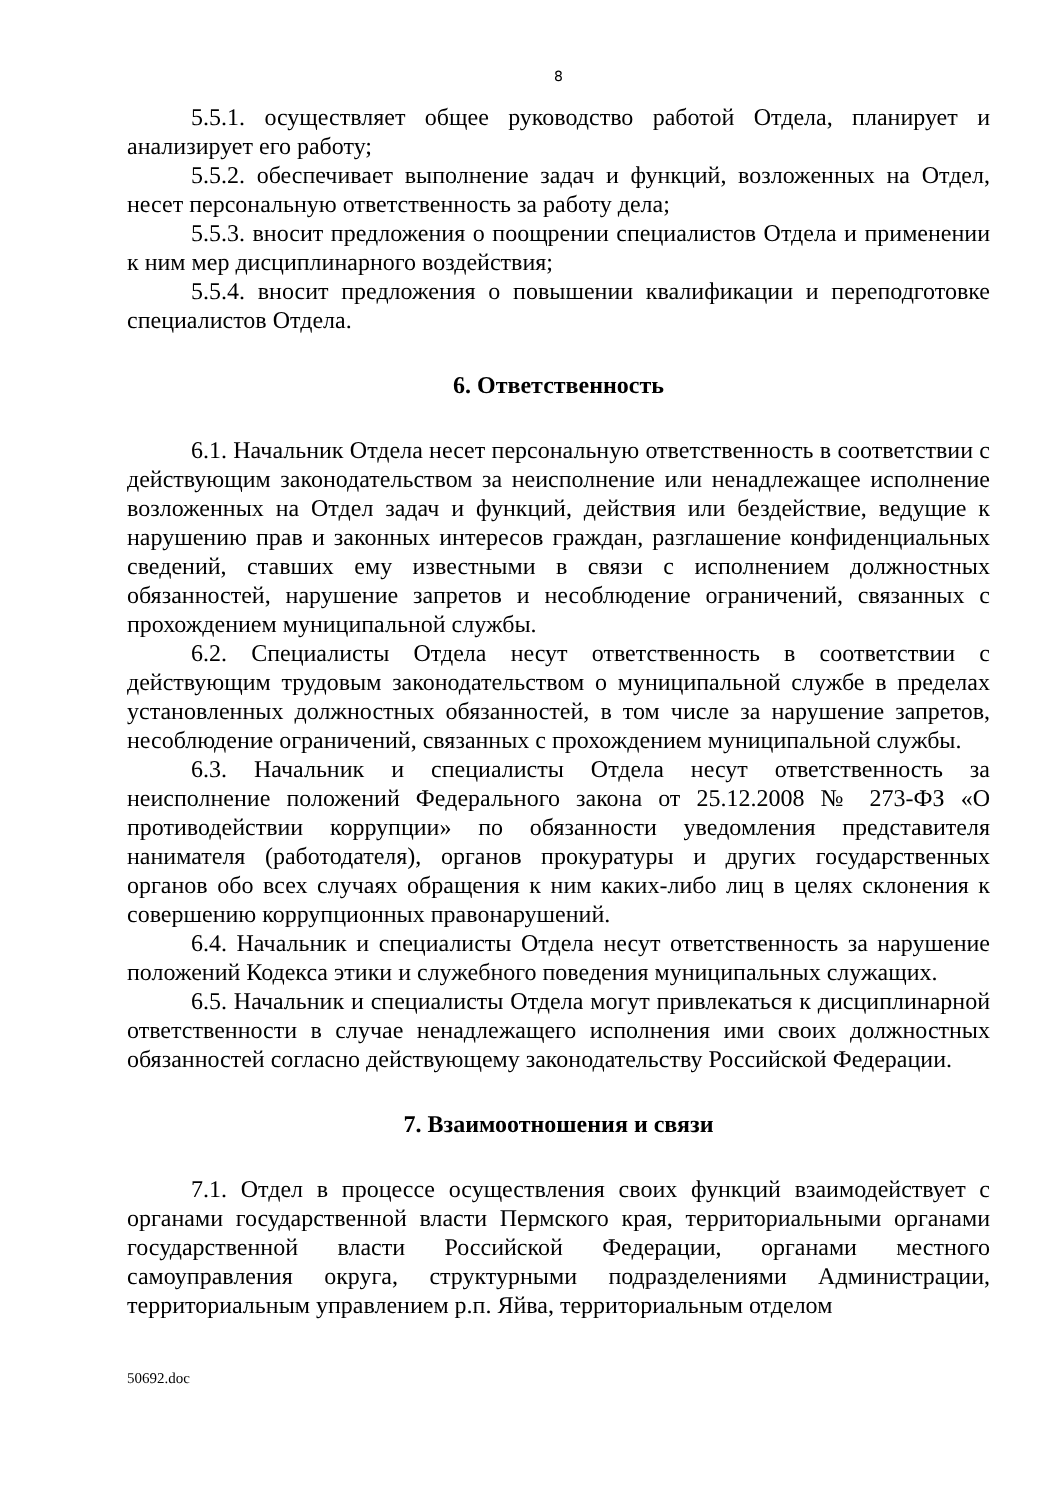8
5.5.1. осуществляет общее руководство работой Отдела, планирует и анализирует его работу;
5.5.2. обеспечивает выполнение задач и функций, возложенных на Отдел, несет персональную ответственность за работу дела;
5.5.3. вносит предложения о поощрении специалистов Отдела и применении к ним мер дисциплинарного воздействия;
5.5.4. вносит предложения о повышении квалификации и переподготовке специалистов Отдела.
6. Ответственность
6.1. Начальник Отдела несет персональную ответственность в соответствии с действующим законодательством за неисполнение или ненадлежащее исполнение возложенных на Отдел задач и функций, действия или бездействие, ведущие к нарушению прав и законных интересов граждан, разглашение конфиденциальных сведений, ставших ему известными в связи с исполнением должностных обязанностей, нарушение запретов и несоблюдение ограничений, связанных с прохождением муниципальной службы.
6.2. Специалисты Отдела несут ответственность в соответствии с действующим трудовым законодательством о муниципальной службе в пределах установленных должностных обязанностей, в том числе за нарушение запретов, несоблюдение ограничений, связанных с прохождением муниципальной службы.
6.3. Начальник и специалисты Отдела несут ответственность за неисполнение положений Федерального закона от 25.12.2008 № 273-ФЗ «О противодействии коррупции» по обязанности уведомления представителя нанимателя (работодателя), органов прокуратуры и других государственных органов обо всех случаях обращения к ним каких-либо лиц в целях склонения к совершению коррупционных правонарушений.
6.4. Начальник и специалисты Отдела несут ответственность за нарушение положений Кодекса этики и служебного поведения муниципальных служащих.
6.5. Начальник и специалисты Отдела могут привлекаться к дисциплинарной ответственности в случае ненадлежащего исполнения ими своих должностных обязанностей согласно действующему законодательству Российской Федерации.
7. Взаимоотношения и связи
7.1. Отдел в процессе осуществления своих функций взаимодействует с органами государственной власти Пермского края, территориальными органами государственной власти Российской Федерации, органами местного самоуправления округа, структурными подразделениями Администрации, территориальным управлением р.п. Яйва, территориальным отделом
50692.doc